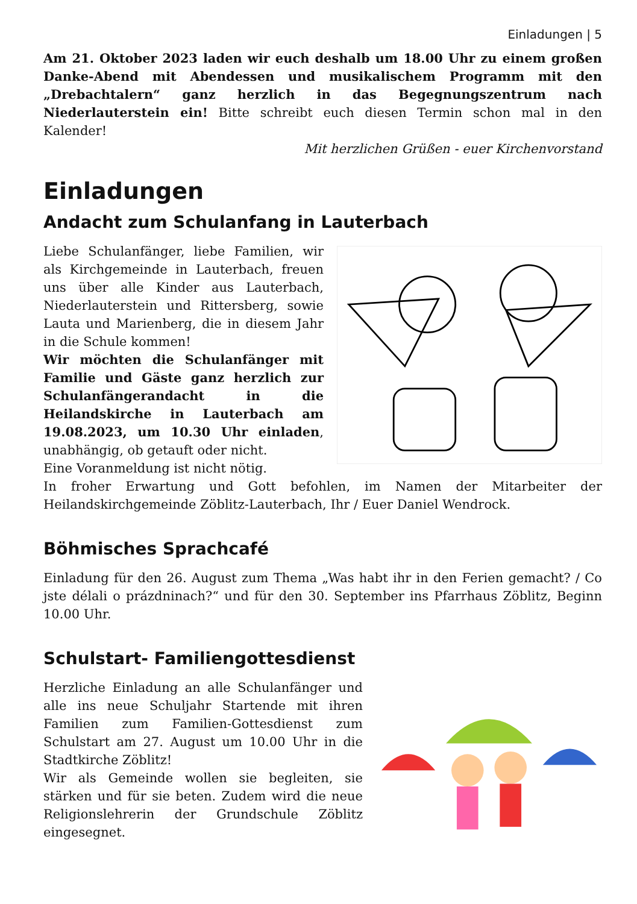Einladungen | 5
Am 21. Oktober 2023 laden wir euch deshalb um 18.00 Uhr zu einem großen Danke-Abend mit Abendessen und musikalischem Programm mit den „Drebachtalern“ ganz herzlich in das Begegnungszentrum nach Niederlauterstein ein! Bitte schreibt euch diesen Termin schon mal in den Kalender!
Mit herzlichen Grüßen - euer Kirchenvorstand
Einladungen
Andacht zum Schulanfang in Lauterbach
Liebe Schulanfänger, liebe Familien, wir als Kirchgemeinde in Lauterbach, freuen uns über alle Kinder aus Lauterbach, Niederlauterstein und Rittersberg, sowie Lauta und Marienberg, die in diesem Jahr in die Schule kommen!
Wir möchten die Schulanfänger mit Familie und Gäste ganz herzlich zur Schulanfängerandacht in die Heilandskirche in Lauterbach am 19.08.2023, um 10.30 Uhr einladen, unabhängig, ob getauft oder nicht.
Eine Voranmeldung ist nicht nötig.
In froher Erwartung und Gott befohlen, im Namen der Mitarbeiter der Heilandskirchgemeinde Zöblitz-Lauterbach, Ihr / Euer Daniel Wendrock.
Böhmisches Sprachcafé
Einladung für den 26. August zum Thema „Was habt ihr in den Ferien gemacht? / Co jste délali o prázdninach?“ und für den 30. September ins Pfarrhaus Zöblitz, Beginn 10.00 Uhr.
Schulstart- Familiengottesdienst
Herzliche Einladung an alle Schulanfänger und alle ins neue Schuljahr Startende mit ihren Familien zum Familien-Gottesdienst zum Schulstart am 27. August um 10.00 Uhr in die Stadtkirche Zöblitz!
Wir als Gemeinde wollen sie begleiten, sie stärken und für sie beten. Zudem wird die neue Religionslehrerin der Grundschule Zöblitz eingesegnet.